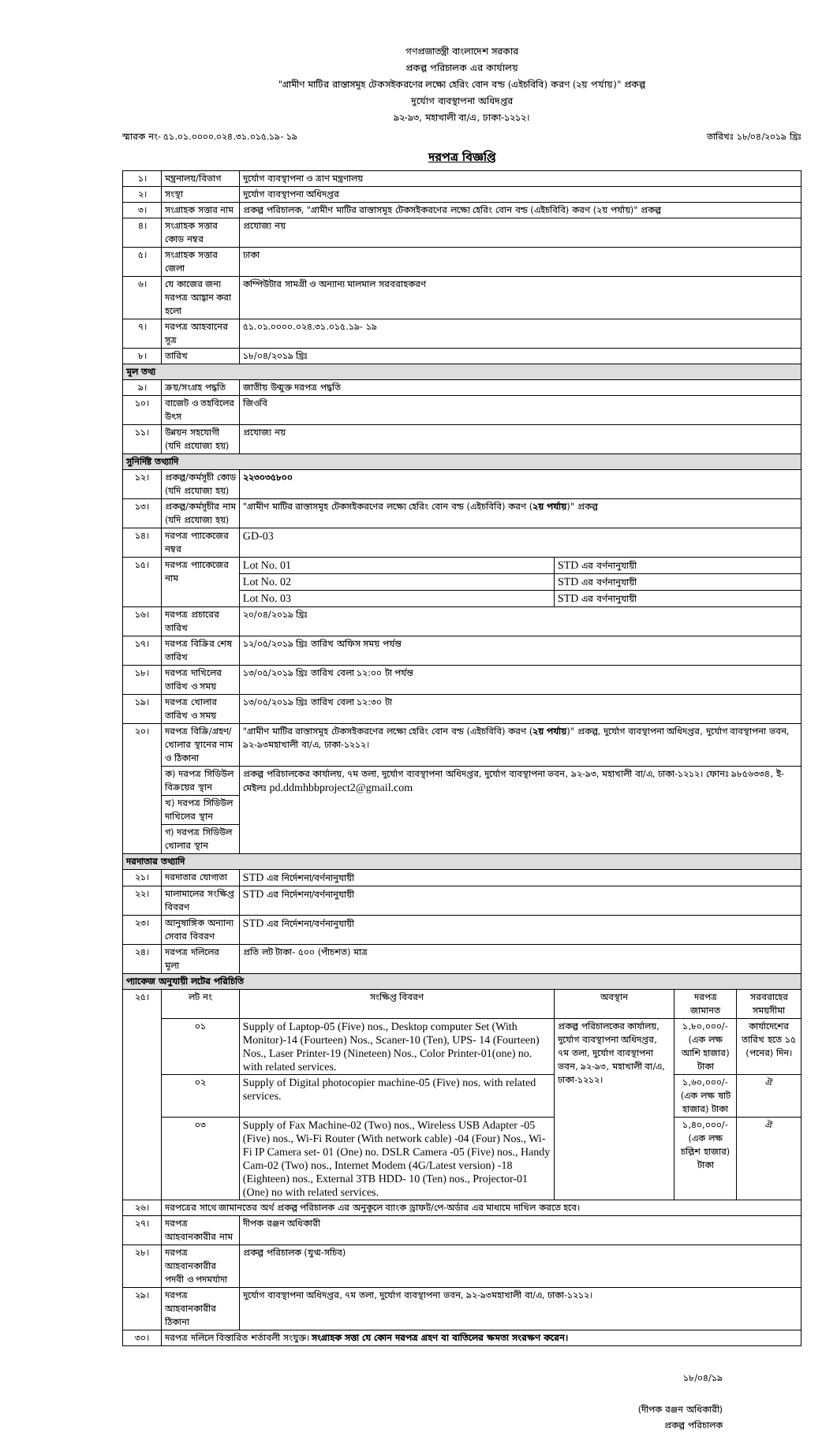গণপ্রজাতন্ত্রী বাংলাদেশ সরকার
প্রকল্প পরিচালক এর কার্যালয়
"গ্রামীণ মাটির রাস্তাসমূহ টেকসইকরণের লক্ষ্যে হেরিং বোন বন্ড (এইচবিবি) করণ (২য় পর্যায়)" প্রকল্প
দুর্যোগ ব্যবস্থাপনা অধিদপ্তর
৯২-৯৩, মহাখালী বা/এ, ঢাকা-১২১২।
স্মারক নং- ৫১.০১.০০০০.০২৪.৩১.০১৫.১৯- ১৯ তারিখঃ ১৮/০৪/২০১৯ খ্রিঃ
দরপত্র বিজ্ঞপ্তি
| ১। | মন্ত্রনালয়/বিভাগ | | দুর্যোগ ব্যবস্থাপনা ও ত্রাণ মন্ত্রণালয় | | | |
| ২। | সংস্থা | | দুর্যোগ ব্যবস্থাপনা অধিদপ্তর | | | |
| ৩। | সংগ্রাহক সত্তার নাম | | প্রকল্প পরিচালক, "গ্রামীণ মাটির রাস্তাসমূহ টেকসইকরণের লক্ষ্যে হেরিং বোন বন্ড (এইচবিবি) করণ (২য় পর্যায়)" প্রকল্প | | | |
| ৪। | সংগ্রাহক সত্তার কোড নম্বর | | প্রযোজ্য নয় | | | |
| ৫। | সংগ্রাহক সত্তার জেলা | | ঢাকা | | | |
| ৬। | যে কাজের জন্য দরপত্র আহ্বান করা হলো | | কম্পিউটার সামগ্রী ও অন্যান্য মালমাল সরবরাহকরণ | | | |
| ৭। | দরপত্র আহবানের সূত্র | | ৫১.০১.০০০০.০২৪.৩১.০১৫.১৯- ১৯ | | | |
| ৮। | তারিখ | | ১৮/০৪/২০১৯ খ্রিঃ | | | |
| মূল তথ্য | | | | | | |
| ৯। | ক্রয়/সংগ্রহ পদ্ধতি | | জাতীয় উন্মুক্ত দরপত্র পদ্ধতি | | | |
| ১০। | বাজেট ও তহবিলের উৎস | | জিওবি | | | |
| ১১। | উন্নয়ন সহযোগী (যদি প্রযোজ্য হয়) | | প্রযোজ্য নয় | | | |
| সুনির্দিষ্ট তথ্যাদি | | | | | | |
| ১২। | প্রকল্প/কর্মসূচী কোড (যদি প্রযোজ্য হয়) | | ২২৩০৩৫৮০০ | | | |
| ১৩। | প্রকল্প/কর্মসূচীর নাম (যদি প্রযোজ্য হয়) | | "গ্রামীণ মাটির রাস্তাসমূহ টেকসইকরণের লক্ষ্যে হেরিং বোন বন্ড (এইচবিবি) করণ ( ২য় পর্যায় )" প্রকল্প | | | |
| ১৪। | দরপত্র প্যাকেজের নম্বর | | GD-03 | | | |
| ১৫। | দরপত্র প্যাকেজের নাম | | Lot No. 01 | STD এর বর্ণনানুযায়ী | | |
| | | | Lot No. 02 | STD এর বর্ণনানুযায়ী | | |
| | | | Lot No. 03 | STD এর বর্ণনানুযায়ী | | |
| ১৬। | দরপত্র প্রচারের তারিখ | | ২০/০৪/২০১৯ খ্রিঃ | | | |
| ১৭। | দরপত্র বিক্রির শেষ তারিখ | | ১২/০৫/২০১৯ খ্রিঃ তারিখ অফিস সময় পর্যন্ত | | | |
| ১৮। | দরপত্র দাখিলের তারিখ ও সময় | | ১৩/০৫/২০১৯ খ্রিঃ তারিখ বেলা ১২:০০ টা পর্যন্ত | | | |
| ১৯। | দরপত্র খোলার তারিখ ও সময় | | ১৩/০৫/২০১৯ খ্রিঃ তারিখ বেলা ১২:৩০ টা | | | |
| ২০। | দরপত্র বিক্রি/গ্রহণ/খোলার স্থানের নাম ও ঠিকানা | | "গ্রামীণ মাটির রাস্তাসমূহ টেকসইকরণের লক্ষ্যে হেরিং বোন বন্ড (এইচবিবি) করণ ( ২য় পর্যায় )" প্রকল্প, দুর্যোগ ব্যবস্থাপনা অধিদপ্তর, দুর্যোগ ব্যবস্থাপনা ভবন, ৯২-৯৩মহাখালী বা/এ, ঢাকা-১২১২। | | | |
| | ক) দরপত্র সিডিউল বিক্রয়ের স্থান | | প্রকল্প পরিচালকের কার্যালয়, ৭ম তলা, দুর্যোগ ব্যবস্থাপনা অধিদপ্তর, দুর্যোগ ব্যবস্থাপনা ভবন, ৯২-৯৩, মহাখালী বা/এ, ঢাকা-১২১২। ফোনঃ ৯৮৫৬৩৩৪, ই-মেইলঃ pd.ddmhbbproject2@gmail.com | | | |
| | খ) দরপত্র সিডিউল দাখিলের স্থান | | | | | |
| | গ) দরপত্র সিডিউল খোলার স্থান | | | | | |
| দরদাতার তথ্যাদি | | | | | | |
| ২১। | দরদাতার যোগ্যতা | | STD এর নির্দেশনা/বর্ণনানুযায়ী | | | |
| ২২। | মালামালের সংক্ষিপ্ত বিবরণ | | STD এর নির্দেশনা/বর্ণনানুযায়ী | | | |
| ২৩। | আনুষাঙ্গিক অন্যান্য সেবার বিবরণ | | STD এর নির্দেশনা/বর্ণনানুযায়ী | | | |
| ২৪। | দরপত্র দলিলের মূল্য | | প্রতি লট টাকা- ৫০০ (পাঁচশত) মাত্র | | | |
| প্যাকেজ অনুযায়ী লটের পরিচিতি | | | | | | |
| ২৫। | লট নং | সংক্ষিপ্ত বিবরণ | | অবস্থান | দরপত্র জামানত | সরবরাহের সময়সীমা |
| | ০১ | Supply of Laptop-05 (Five) nos., Desktop computer Set (With Monitor)-14 (Fourteen) Nos., Scaner-10 (Ten), UPS- 14 (Fourteen) Nos., Laser Printer-19 (Nineteen) Nos., Color Printer-01(one) no. with related services. | | প্রকল্প পরিচালকের কার্যালয়, দুর্যোগ ব্যবস্থাপনা অধিদপ্তর, ৭ম তলা, দুর্যোগ ব্যবস্থাপনা ভবন, ৯২-৯৩, মহাখালী বা/এ, ঢাকা-১২১২। | ১,৮০,০০০/- (এক লক্ষ আশি হাজার) টাকা | কার্যাদেশের তারিখ হতে ১৫ (পনের) দিন। |
| | ০২ | Supply of Digital photocopier machine-05 (Five) nos. with related services. | | | ১,৬০,০০০/- (এক লক্ষ ষাট হাজার) টাকা | ঐ |
| | ০৩ | Supply of Fax Machine-02 (Two) nos., Wireless USB Adapter -05 (Five) nos., Wi-Fi Router (With network cable) -04 (Four) Nos., Wi-Fi IP Camera set- 01 (One) no. DSLR Camera -05 (Five) nos., Handy Cam-02 (Two) nos., Internet Modem (4G/Latest version) -18 (Eighteen) nos., External 3TB HDD- 10 (Ten) nos., Projector-01 (One) no with related services. | | | ১,৪০,০০০/- (এক লক্ষ চল্লিশ হাজার) টাকা | ঐ |
| ২৬। | দরপত্রের সাথে জামানতের অর্থ প্রকল্প পরিচালক এর অনুকূলে ব্যাংক ড্রাফট/পে-অর্ডার এর মাধ্যমে দাখিল করতে হবে। | | | | | |
| ২৭। | দরপত্র আহবানকারীর নাম | | দীপক রঞ্জন অধিকারী | | | |
| ২৮। | দরপত্র আহবানকারীর পদবী ও পদমর্যাদা | | প্রকল্প পরিচালক (যুগ্ম-সচিব) | | | |
| ২৯। | দরপত্র আহবানকারীর ঠিকানা | | দুর্যোগ ব্যবস্থাপনা অধিদপ্তর, ৭ম তলা, দুর্যোগ ব্যবস্থাপনা ভবন, ৯২-৯৩মহাখালী বা/এ, ঢাকা-১২১২। | | | |
| ৩০। | দরপত্র দলিলে বিস্তারিত শর্তাবলী সংযুক্ত। সংগ্রাহক সত্তা যে কোন দরপত্র গ্রহণ বা বাতিলের ক্ষমতা সংরক্ষণ করেন। | | | | | |
১৮/০৪/১৯
(দীপক রঞ্জন অধিকারী)
প্রকল্প পরিচালক